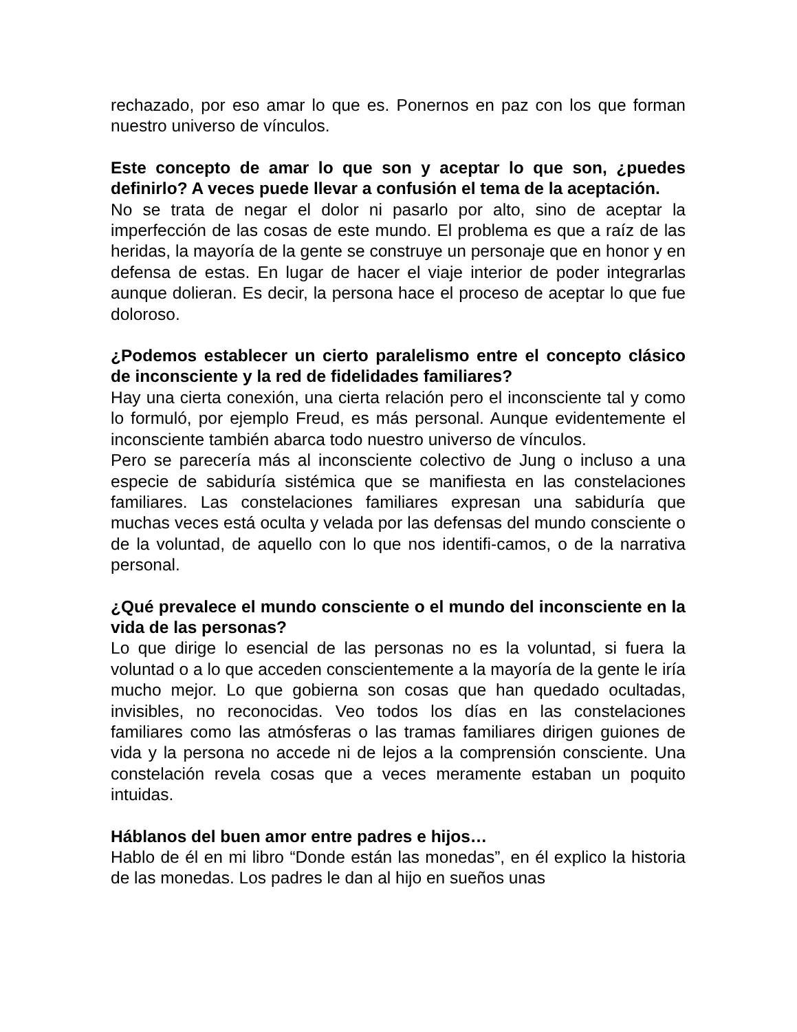rechazado, por eso amar lo que es. Ponernos en paz con los que forman nuestro universo de vínculos.
Este concepto de amar lo que son y aceptar lo que son, ¿puedes definirlo? A veces puede llevar a confusión el tema de la aceptación.
No se trata de negar el dolor ni pasarlo por alto, sino de aceptar la imperfección de las cosas de este mundo. El problema es que a raíz de las heridas, la mayoría de la gente se construye un personaje que en honor y en defensa de estas. En lugar de hacer el viaje interior de poder integrarlas aunque dolieran. Es decir, la persona hace el proceso de aceptar lo que fue doloroso.
¿Podemos establecer un cierto paralelismo entre el concepto clásico de inconsciente y la red de fidelidades familiares?
Hay una cierta conexión, una cierta relación pero el inconsciente tal y como lo formuló, por ejemplo Freud, es más personal. Aunque evidentemente el inconsciente también abarca todo nuestro universo de vínculos.
Pero se parecería más al inconsciente colectivo de Jung o incluso a una especie de sabiduría sistémica que se manifiesta en las constelaciones familiares. Las constelaciones familiares expresan una sabiduría que muchas veces está oculta y velada por las defensas del mundo consciente o de la voluntad, de aquello con lo que nos identifi-camos, o de la narrativa personal.
¿Qué prevalece el mundo consciente o el mundo del inconsciente en la vida de las personas?
Lo que dirige lo esencial de las personas no es la voluntad, si fuera la voluntad o a lo que acceden conscientemente a la mayoría de la gente le iría mucho mejor. Lo que gobierna son cosas que han quedado ocultadas, invisibles, no reconocidas. Veo todos los días en las constelaciones familiares como las atmósferas o las tramas familiares dirigen guiones de vida y la persona no accede ni de lejos a la comprensión consciente. Una constelación revela cosas que a veces meramente estaban un poquito intuidas.
Háblanos del buen amor entre padres e hijos…
Hablo de él en mi libro “Donde están las monedas”, en él explico la historia de las monedas. Los padres le dan al hijo en sueños unas